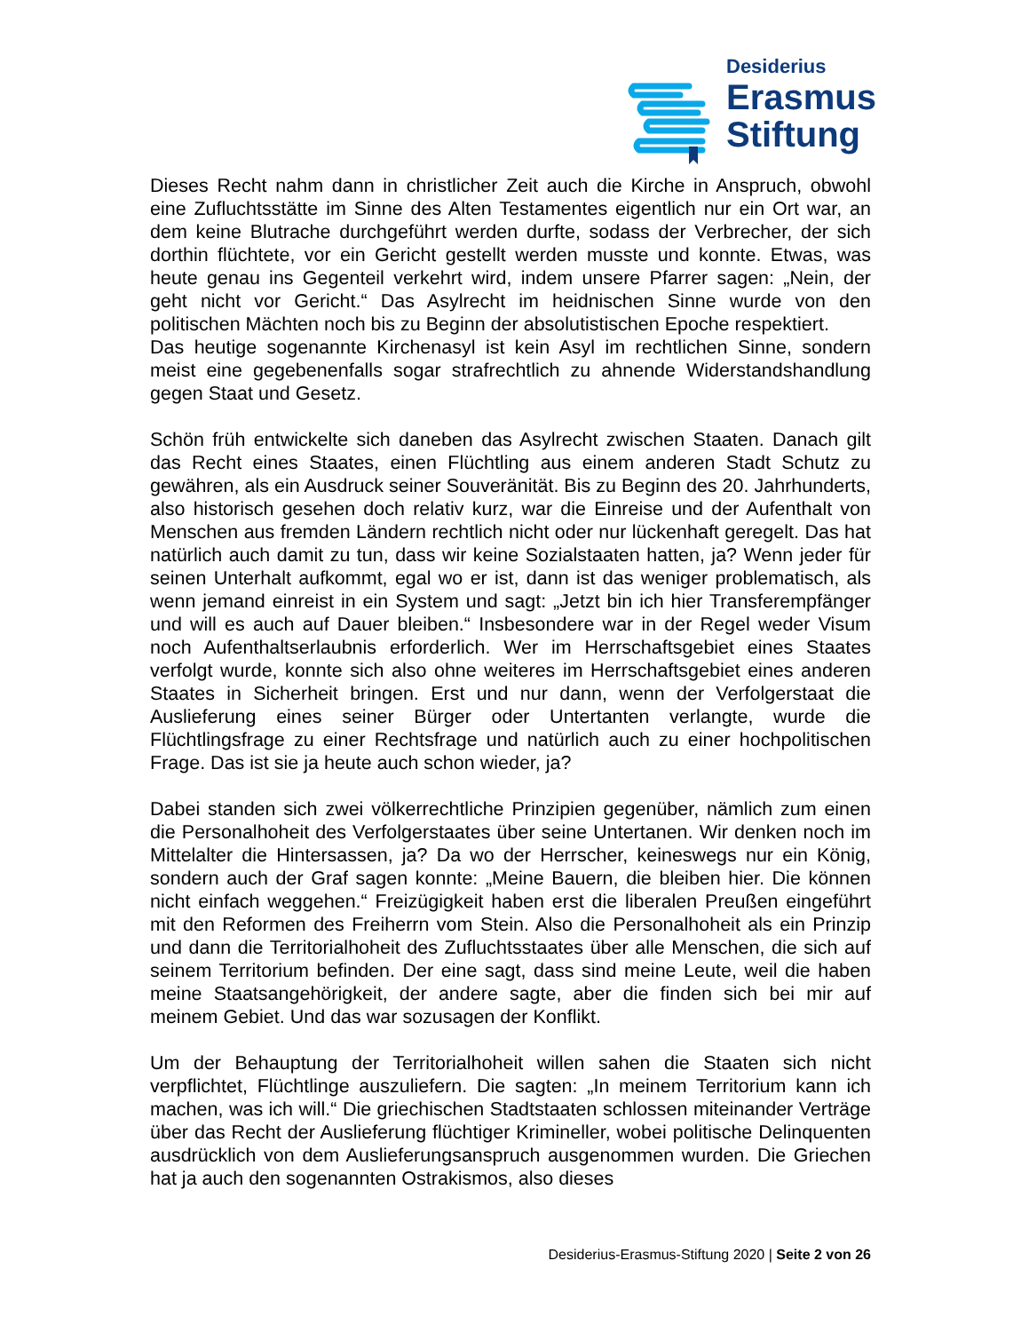Desiderius
Erasmus
Stiftung
Dieses Recht nahm dann in christlicher Zeit auch die Kirche in Anspruch, obwohl eine Zufluchtsstätte im Sinne des Alten Testamentes eigentlich nur ein Ort war, an dem keine Blutrache durchgeführt werden durfte, sodass der Verbrecher, der sich dorthin flüchtete, vor ein Gericht gestellt werden musste und konnte. Etwas, was heute genau ins Gegenteil verkehrt wird, indem unsere Pfarrer sagen: „Nein, der geht nicht vor Gericht.“ Das Asylrecht im heidnischen Sinne wurde von den politischen Mächten noch bis zu Beginn der absolutistischen Epoche respektiert.
Das heutige sogenannte Kirchenasyl ist kein Asyl im rechtlichen Sinne, sondern meist eine gegebenenfalls sogar strafrechtlich zu ahnende Widerstandshandlung gegen Staat und Gesetz.
Schön früh entwickelte sich daneben das Asylrecht zwischen Staaten. Danach gilt das Recht eines Staates, einen Flüchtling aus einem anderen Stadt Schutz zu gewähren, als ein Ausdruck seiner Souveränität. Bis zu Beginn des 20. Jahrhunderts, also historisch gesehen doch relativ kurz, war die Einreise und der Aufenthalt von Menschen aus fremden Ländern rechtlich nicht oder nur lückenhaft geregelt. Das hat natürlich auch damit zu tun, dass wir keine Sozialstaaten hatten, ja? Wenn jeder für seinen Unterhalt aufkommt, egal wo er ist, dann ist das weniger problematisch, als wenn jemand einreist in ein System und sagt: „Jetzt bin ich hier Transferempfänger und will es auch auf Dauer bleiben.“ Insbesondere war in der Regel weder Visum noch Aufenthaltserlaubnis erforderlich. Wer im Herrschaftsgebiet eines Staates verfolgt wurde, konnte sich also ohne weiteres im Herrschaftsgebiet eines anderen Staates in Sicherheit bringen. Erst und nur dann, wenn der Verfolgerstaat die Auslieferung eines seiner Bürger oder Untertanten verlangte, wurde die Flüchtlingsfrage zu einer Rechtsfrage und natürlich auch zu einer hochpolitischen Frage. Das ist sie ja heute auch schon wieder, ja?
Dabei standen sich zwei völkerrechtliche Prinzipien gegenüber, nämlich zum einen die Personalhoheit des Verfolgerstaates über seine Untertanen. Wir denken noch im Mittelalter die Hintersassen, ja? Da wo der Herrscher, keineswegs nur ein König, sondern auch der Graf sagen konnte: „Meine Bauern, die bleiben hier. Die können nicht einfach weggehen.“ Freizügigkeit haben erst die liberalen Preußen eingeführt mit den Reformen des Freiherrn vom Stein. Also die Personalhoheit als ein Prinzip und dann die Territorialhoheit des Zufluchtsstaates über alle Menschen, die sich auf seinem Territorium befinden. Der eine sagt, dass sind meine Leute, weil die haben meine Staatsangehörigkeit, der andere sagte, aber die finden sich bei mir auf meinem Gebiet. Und das war sozusagen der Konflikt.
Um der Behauptung der Territorialhoheit willen sahen die Staaten sich nicht verpflichtet, Flüchtlinge auszuliefern. Die sagten: „In meinem Territorium kann ich machen, was ich will.“ Die griechischen Stadtstaaten schlossen miteinander Verträge über das Recht der Auslieferung flüchtiger Krimineller, wobei politische Delinquenten ausdrücklich von dem Auslieferungsanspruch ausgenommen wurden. Die Griechen hat ja auch den sogenannten Ostrakismos, also dieses
Desiderius-Erasmus-Stiftung 2020 | Seite 2 von 26